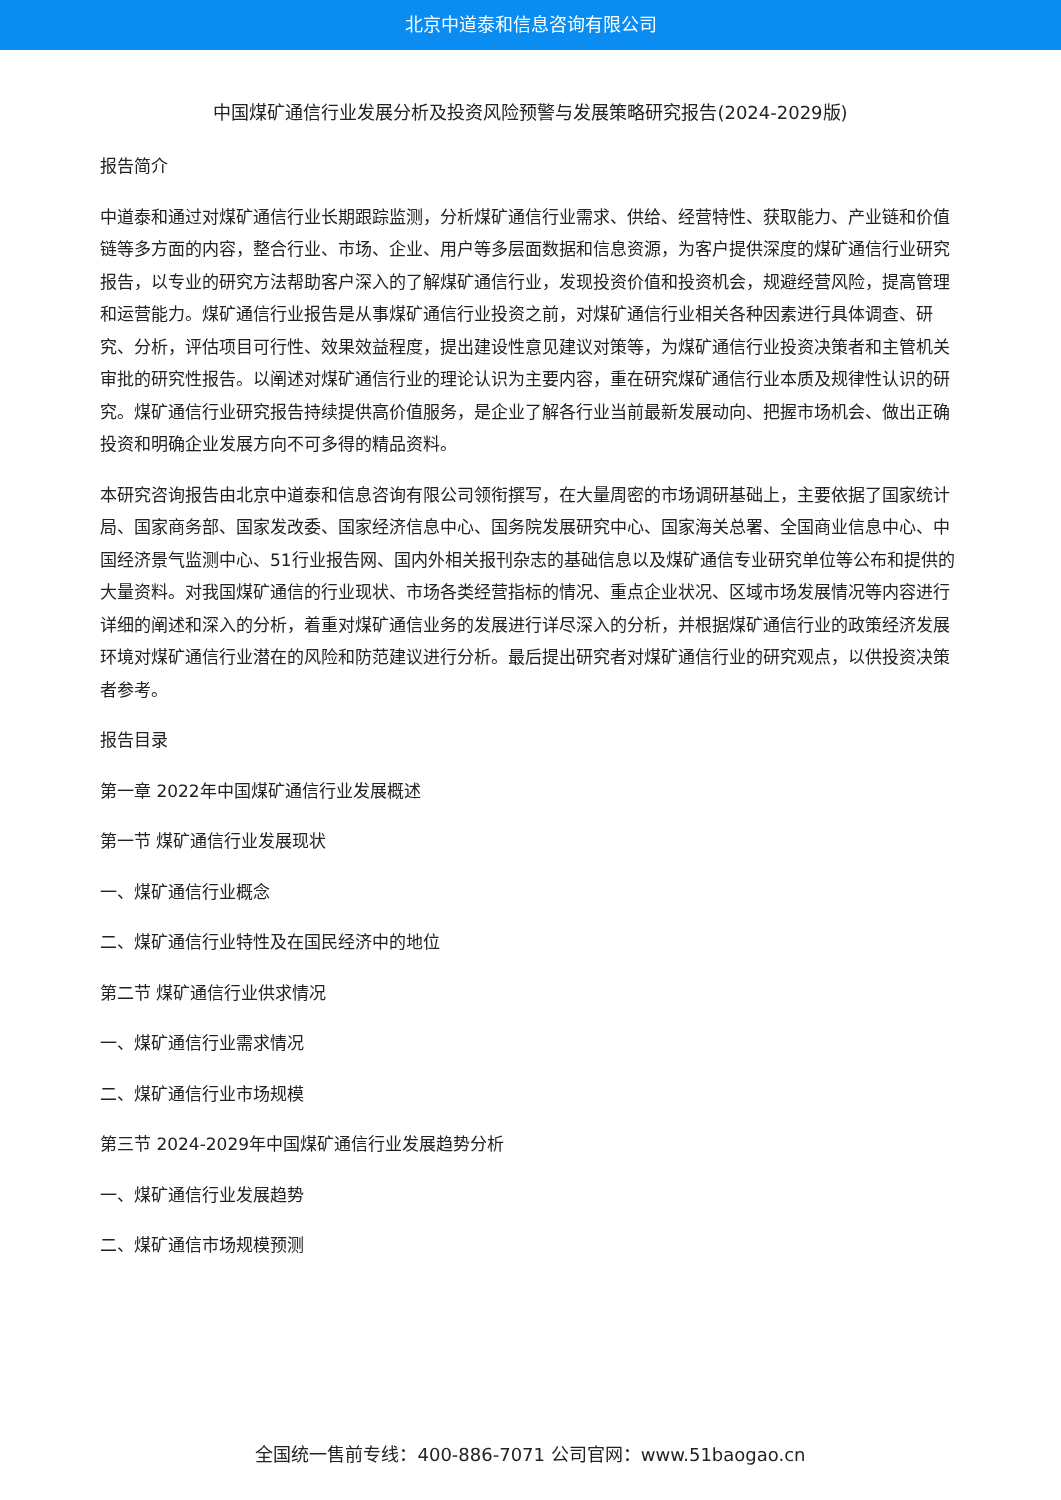北京中道泰和信息咨询有限公司
中国煤矿通信行业发展分析及投资风险预警与发展策略研究报告(2024-2029版)
报告简介
中道泰和通过对煤矿通信行业长期跟踪监测，分析煤矿通信行业需求、供给、经营特性、获取能力、产业链和价值链等多方面的内容，整合行业、市场、企业、用户等多层面数据和信息资源，为客户提供深度的煤矿通信行业研究报告，以专业的研究方法帮助客户深入的了解煤矿通信行业，发现投资价值和投资机会，规避经营风险，提高管理和运营能力。煤矿通信行业报告是从事煤矿通信行业投资之前，对煤矿通信行业相关各种因素进行具体调查、研究、分析，评估项目可行性、效果效益程度，提出建设性意见建议对策等，为煤矿通信行业投资决策者和主管机关审批的研究性报告。以阐述对煤矿通信行业的理论认识为主要内容，重在研究煤矿通信行业本质及规律性认识的研究。煤矿通信行业研究报告持续提供高价值服务，是企业了解各行业当前最新发展动向、把握市场机会、做出正确投资和明确企业发展方向不可多得的精品资料。
本研究咨询报告由北京中道泰和信息咨询有限公司领衔撰写，在大量周密的市场调研基础上，主要依据了国家统计局、国家商务部、国家发改委、国家经济信息中心、国务院发展研究中心、国家海关总署、全国商业信息中心、中国经济景气监测中心、51行业报告网、国内外相关报刊杂志的基础信息以及煤矿通信专业研究单位等公布和提供的大量资料。对我国煤矿通信的行业现状、市场各类经营指标的情况、重点企业状况、区域市场发展情况等内容进行详细的阐述和深入的分析，着重对煤矿通信业务的发展进行详尽深入的分析，并根据煤矿通信行业的政策经济发展环境对煤矿通信行业潜在的风险和防范建议进行分析。最后提出研究者对煤矿通信行业的研究观点，以供投资决策者参考。
报告目录
第一章 2022年中国煤矿通信行业发展概述
第一节 煤矿通信行业发展现状
一、煤矿通信行业概念
二、煤矿通信行业特性及在国民经济中的地位
第二节 煤矿通信行业供求情况
一、煤矿通信行业需求情况
二、煤矿通信行业市场规模
第三节 2024-2029年中国煤矿通信行业发展趋势分析
一、煤矿通信行业发展趋势
二、煤矿通信市场规模预测
全国统一售前专线：400-886-7071 公司官网：www.51baogao.cn